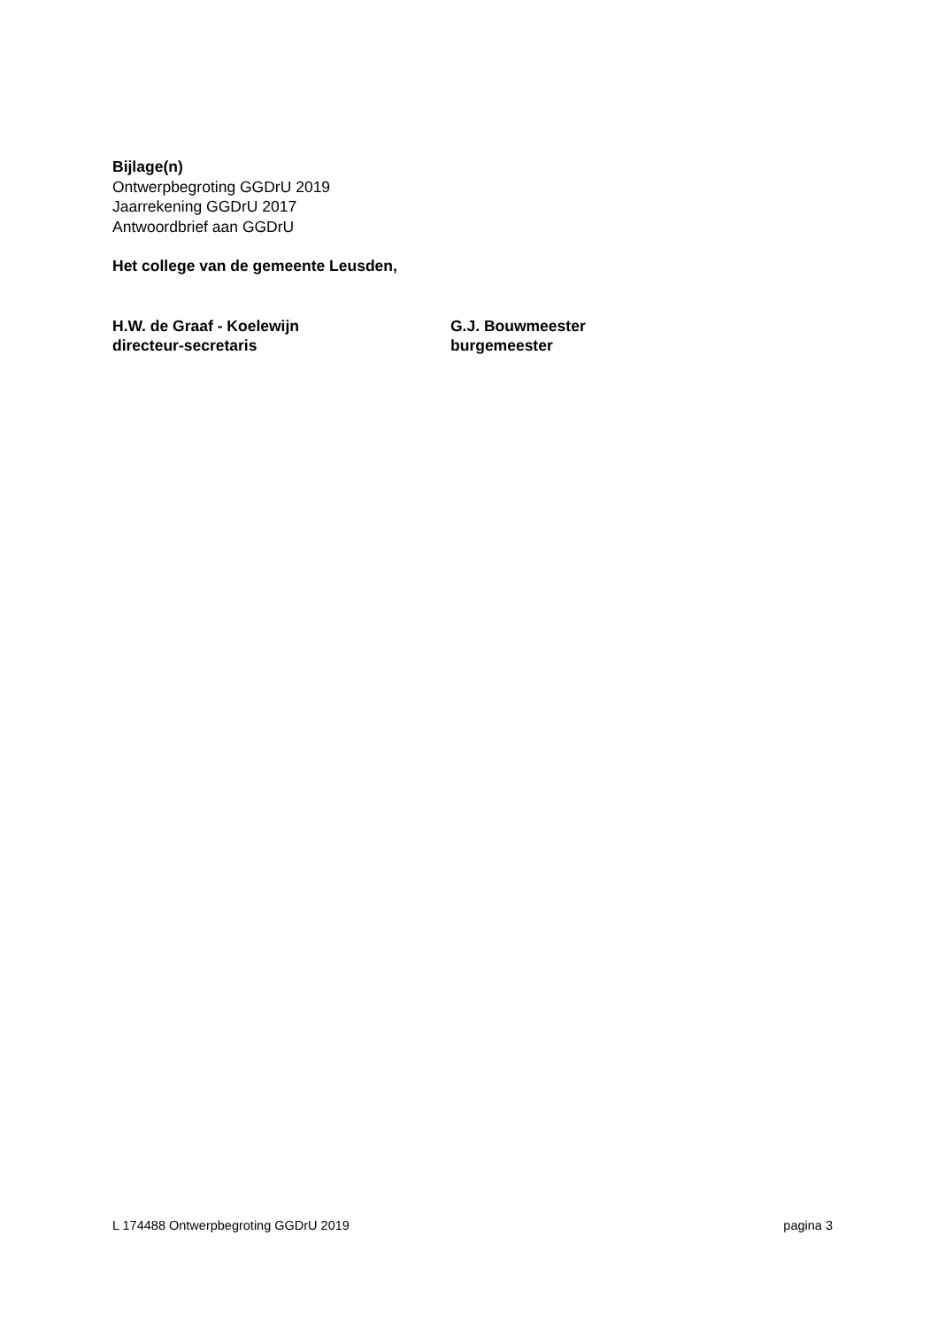Bijlage(n)
Ontwerpbegroting GGDrU 2019
Jaarrekening GGDrU 2017
Antwoordbrief aan GGDrU
Het college van de gemeente Leusden,
H.W. de Graaf - Koelewijn
directeur-secretaris
G.J. Bouwmeester
burgemeester
L 174488 Ontwerpbegroting GGDrU 2019 pagina 3